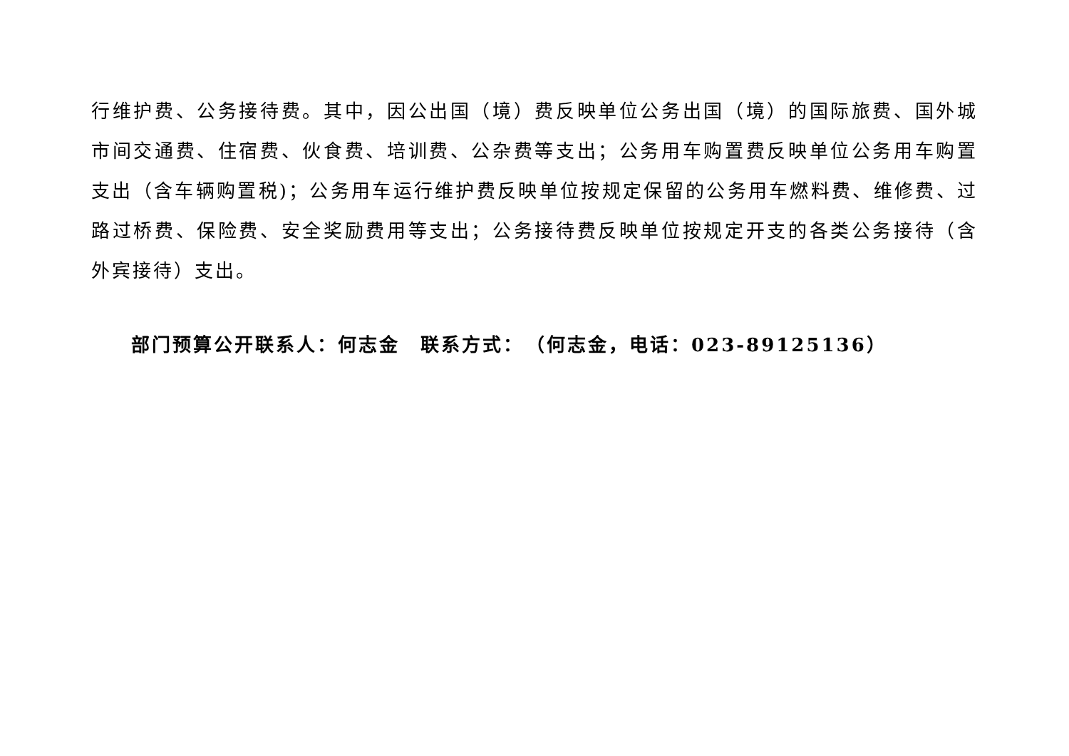行维护费、公务接待费。其中，因公出国（境）费反映单位公务出国（境）的国际旅费、国外城市间交通费、住宿费、伙食费、培训费、公杂费等支出；公务用车购置费反映单位公务用车购置支出（含车辆购置税)；公务用车运行维护费反映单位按规定保留的公务用车燃料费、维修费、过路过桥费、保险费、安全奖励费用等支出；公务接待费反映单位按规定开支的各类公务接待（含外宾接待）支出。
部门预算公开联系人：何志金　联系方式：　（何志金，电话：023-89125136）